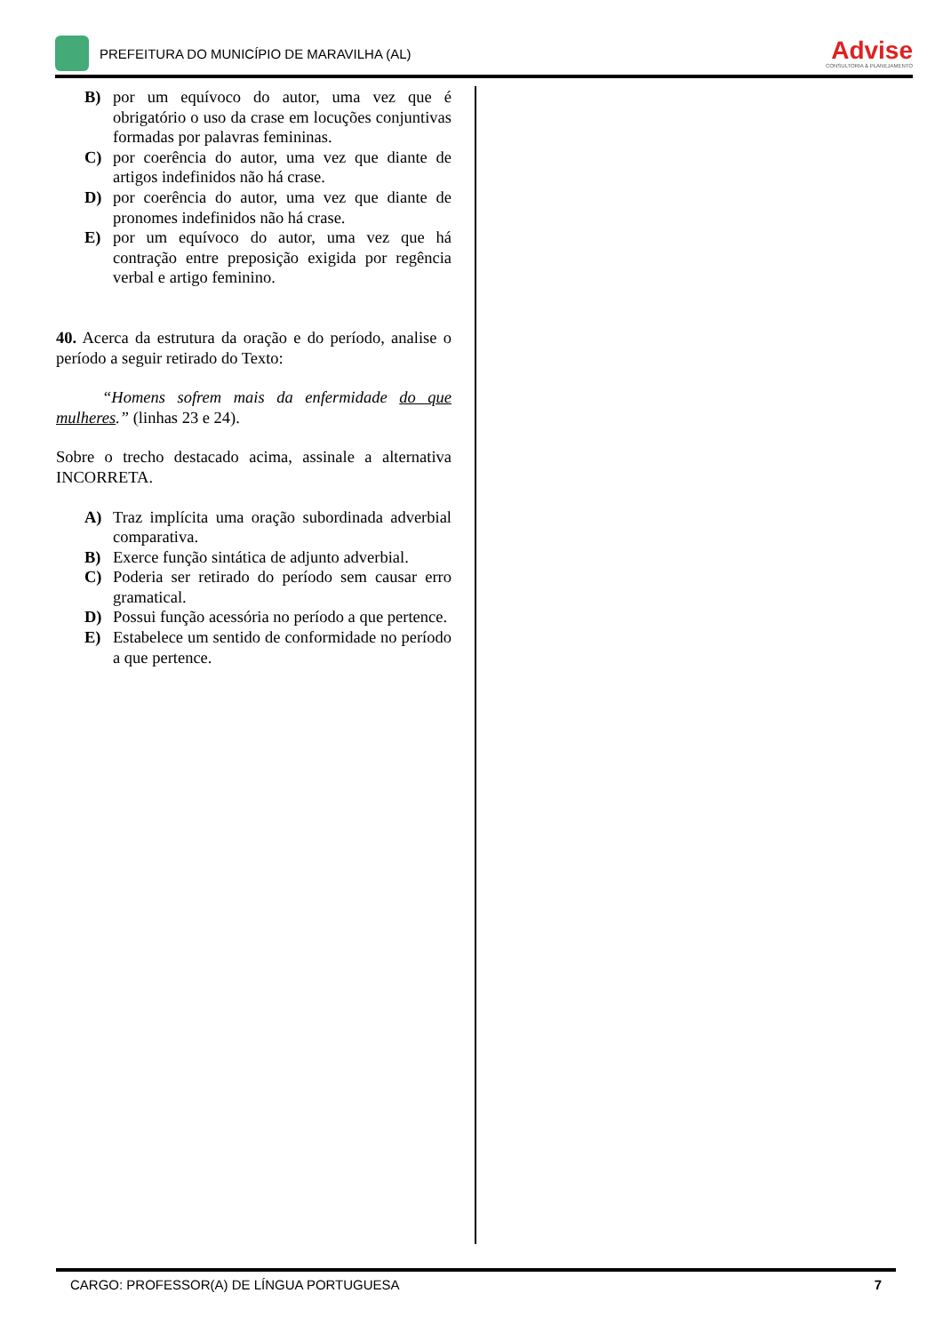PREFEITURA DO MUNICÍPIO DE MARAVILHA (AL)
Advise
CONSULTORIA & PLANEJAMENTO
B) por um equívoco do autor, uma vez que é obrigatório o uso da crase em locuções conjuntivas formadas por palavras femininas.
C) por coerência do autor, uma vez que diante de artigos indefinidos não há crase.
D) por coerência do autor, uma vez que diante de pronomes indefinidos não há crase.
E) por um equívoco do autor, uma vez que há contração entre preposição exigida por regência verbal e artigo feminino.
40. Acerca da estrutura da oração e do período, analise o período a seguir retirado do Texto:
“Homens sofrem mais da enfermidade do que mulheres.” (linhas 23 e 24).
Sobre o trecho destacado acima, assinale a alternativa INCORRETA.
A) Traz implícita uma oração subordinada adverbial comparativa.
B) Exerce função sintática de adjunto adverbial.
C) Poderia ser retirado do período sem causar erro gramatical.
D) Possui função acessória no período a que pertence.
E) Estabelece um sentido de conformidade no período a que pertence.
CARGO: PROFESSOR(A) DE LÍNGUA PORTUGUESA 7